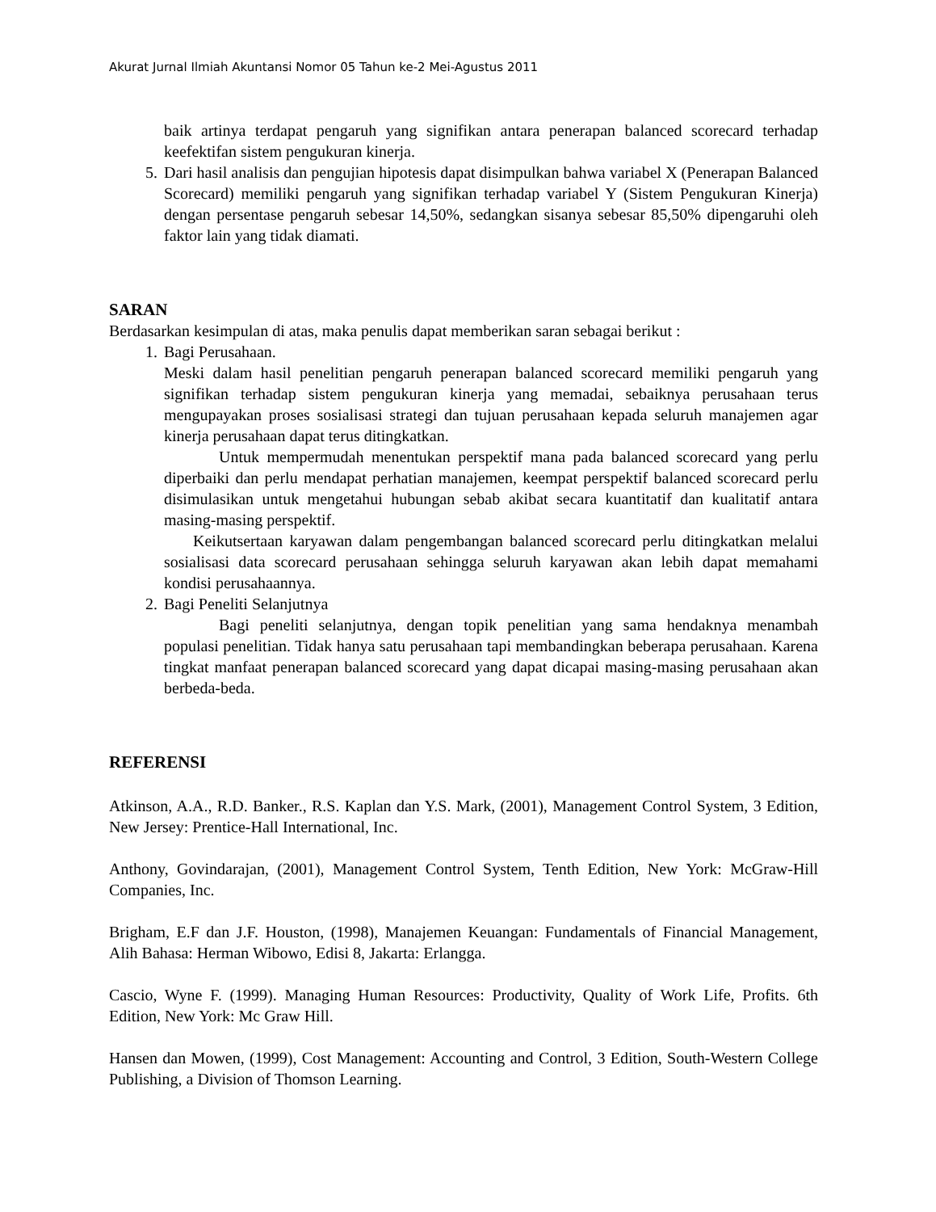Akurat Jurnal Ilmiah Akuntansi Nomor 05 Tahun ke-2 Mei-Agustus 2011
baik artinya terdapat pengaruh yang signifikan antara penerapan balanced scorecard terhadap keefektifan sistem pengukuran kinerja.
5. Dari hasil analisis dan pengujian hipotesis dapat disimpulkan bahwa variabel X (Penerapan Balanced Scorecard) memiliki pengaruh yang signifikan terhadap variabel Y (Sistem Pengukuran Kinerja) dengan persentase pengaruh sebesar 14,50%, sedangkan sisanya sebesar 85,50% dipengaruhi oleh faktor lain yang tidak diamati.
SARAN
Berdasarkan kesimpulan di atas, maka penulis dapat memberikan saran sebagai berikut :
1. Bagi Perusahaan.
Meski dalam hasil penelitian pengaruh penerapan balanced scorecard memiliki pengaruh yang signifikan terhadap sistem pengukuran kinerja yang memadai, sebaiknya perusahaan terus mengupayakan proses sosialisasi strategi dan tujuan perusahaan kepada seluruh manajemen agar kinerja perusahaan dapat terus ditingkatkan.
Untuk mempermudah menentukan perspektif mana pada balanced scorecard yang perlu diperbaiki dan perlu mendapat perhatian manajemen, keempat perspektif balanced scorecard perlu disimulasikan untuk mengetahui hubungan sebab akibat secara kuantitatif dan kualitatif antara masing-masing perspektif.
Keikutsertaan karyawan dalam pengembangan balanced scorecard perlu ditingkatkan melalui sosialisasi data scorecard perusahaan sehingga seluruh karyawan akan lebih dapat memahami kondisi perusahaannya.
2. Bagi Peneliti Selanjutnya
Bagi peneliti selanjutnya, dengan topik penelitian yang sama hendaknya menambah populasi penelitian. Tidak hanya satu perusahaan tapi membandingkan beberapa perusahaan. Karena tingkat manfaat penerapan balanced scorecard yang dapat dicapai masing-masing perusahaan akan berbeda-beda.
REFERENSI
Atkinson, A.A., R.D. Banker., R.S. Kaplan dan Y.S. Mark, (2001), Management Control System, 3 Edition, New Jersey: Prentice-Hall International, Inc.
Anthony, Govindarajan, (2001), Management Control System, Tenth Edition, New York: McGraw-Hill Companies, Inc.
Brigham, E.F dan J.F. Houston, (1998), Manajemen Keuangan: Fundamentals of Financial Management, Alih Bahasa: Herman Wibowo, Edisi 8, Jakarta: Erlangga.
Cascio, Wyne F. (1999). Managing Human Resources: Productivity, Quality of Work Life, Profits. 6th Edition, New York: Mc Graw Hill.
Hansen dan Mowen, (1999), Cost Management: Accounting and Control, 3 Edition, South-Western College Publishing, a Division of Thomson Learning.